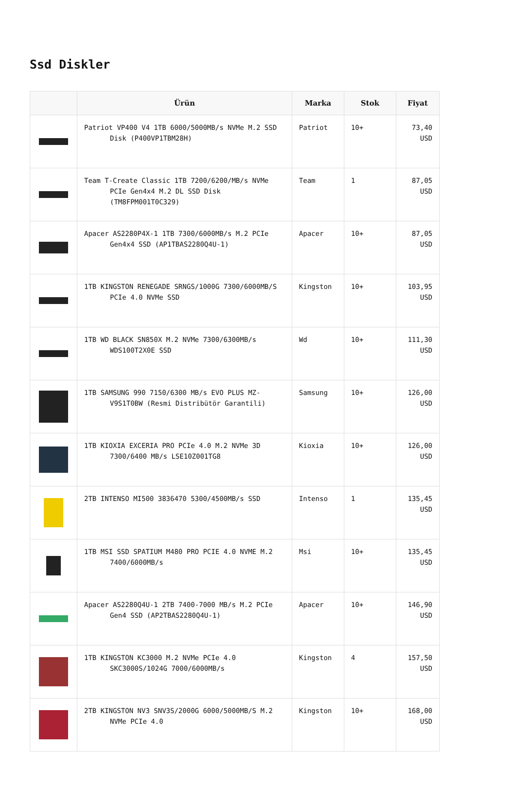Ssd Diskler
| | Ürün | Marka | Stok | Fiyat |
| --- | --- | --- | --- | --- |
| | Patriot VP400 V4 1TB 6000/5000MB/s NVMe M.2 SSD Disk (P400VP1TBM28H) | Patriot | 10+ | 73,40 USD |
| | Team T-Create Classic 1TB 7200/6200/MB/s NVMe PCIe Gen4x4 M.2 DL SSD Disk (TM8FPM001T0C329) | Team | 1 | 87,05 USD |
| | Apacer AS2280P4X-1 1TB 7300/6000MB/s M.2 PCIe Gen4x4 SSD (AP1TBAS2280Q4U-1) | Apacer | 10+ | 87,05 USD |
| | 1TB KINGSTON RENEGADE SRNGS/1000G 7300/6000MB/S PCIe 4.0 NVMe SSD | Kingston | 10+ | 103,95 USD |
| | 1TB WD BLACK SN850X M.2 NVMe 7300/6300MB/s WDS100T2X0E SSD | Wd | 10+ | 111,30 USD |
| | 1TB SAMSUNG 990 7150/6300 MB/s EVO PLUS MZ-V9S1T0BW (Resmi Distribütör Garantili) | Samsung | 10+ | 126,00 USD |
| | 1TB KIOXIA EXCERIA PRO PCIe 4.0 M.2 NVMe 3D 7300/6400 MB/s LSE10Z001TG8 | Kioxia | 10+ | 126,00 USD |
| | 2TB INTENSO MI500 3836470 5300/4500MB/s SSD | Intenso | 1 | 135,45 USD |
| | 1TB MSI SSD SPATIUM M480 PRO PCIE 4.0 NVME M.2 7400/6000MB/s | Msi | 10+ | 135,45 USD |
| | Apacer AS2280Q4U-1 2TB 7400-7000 MB/s M.2 PCIe Gen4 SSD (AP2TBAS2280Q4U-1) | Apacer | 10+ | 146,90 USD |
| | 1TB KINGSTON KC3000 M.2 NVMe PCIe 4.0 SKC3000S/1024G 7000/6000MB/s | Kingston | 4 | 157,50 USD |
| | 2TB KINGSTON NV3 SNV3S/2000G 6000/5000MB/S M.2 NVMe PCIe 4.0 | Kingston | 10+ | 168,00 USD |